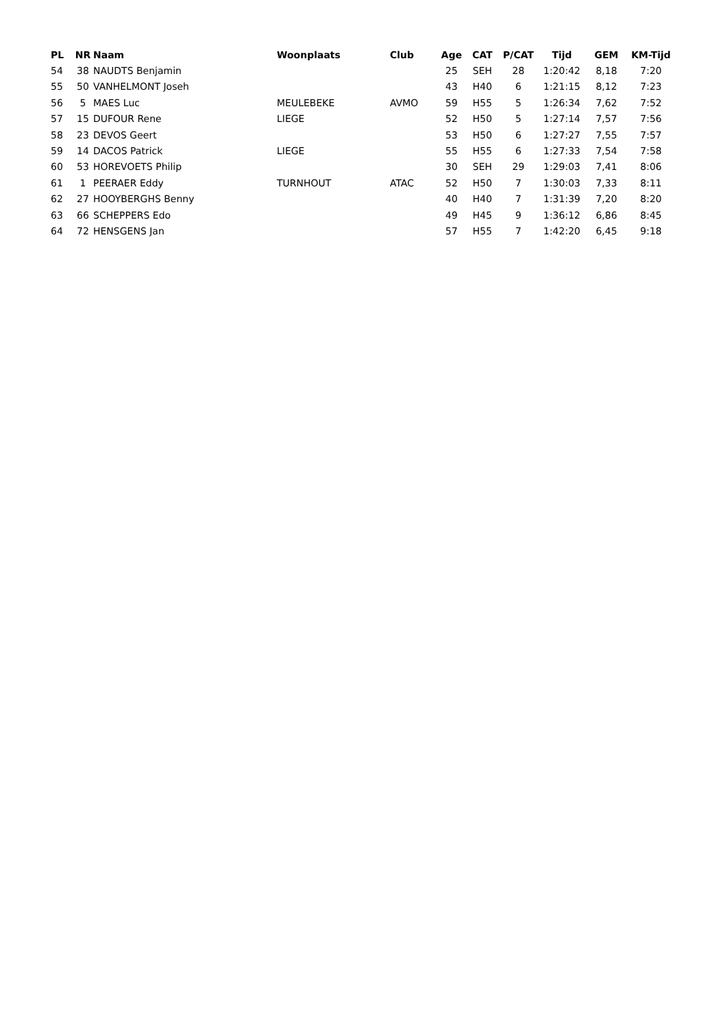| PL | NR | Naam | Woonplaats | Club | Age | CAT | P/CAT | Tijd | GEM | KM-Tijd |
| --- | --- | --- | --- | --- | --- | --- | --- | --- | --- | --- |
| 54 | 38 | NAUDTS Benjamin | | | 25 | SEH | 28 | 1:20:42 | 8,18 | 7:20 |
| 55 | 50 | VANHELMONT Joseh | | | 43 | H40 | 6 | 1:21:15 | 8,12 | 7:23 |
| 56 | 5 | MAES Luc | MEULEBEKE | AVMO | 59 | H55 | 5 | 1:26:34 | 7,62 | 7:52 |
| 57 | 15 | DUFOUR Rene | LIEGE | | 52 | H50 | 5 | 1:27:14 | 7,57 | 7:56 |
| 58 | 23 | DEVOS Geert | | | 53 | H50 | 6 | 1:27:27 | 7,55 | 7:57 |
| 59 | 14 | DACOS Patrick | LIEGE | | 55 | H55 | 6 | 1:27:33 | 7,54 | 7:58 |
| 60 | 53 | HOREVOETS Philip | | | 30 | SEH | 29 | 1:29:03 | 7,41 | 8:06 |
| 61 | 1 | PEERAER Eddy | TURNHOUT | ATAC | 52 | H50 | 7 | 1:30:03 | 7,33 | 8:11 |
| 62 | 27 | HOOYBERGHS Benny | | | 40 | H40 | 7 | 1:31:39 | 7,20 | 8:20 |
| 63 | 66 | SCHEPPERS Edo | | | 49 | H45 | 9 | 1:36:12 | 6,86 | 8:45 |
| 64 | 72 | HENSGENS Jan | | | 57 | H55 | 7 | 1:42:20 | 6,45 | 9:18 |